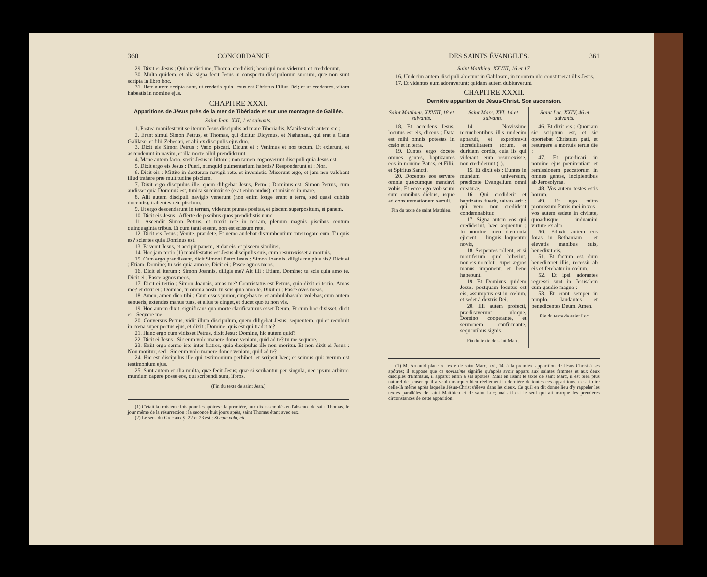360 CONCORDANCE
29. Dixit ei Jesus : Quia vidisti me, Thoma, credidisti; beati qui non viderunt, et crediderunt.
30. Multa quidem, et alia signa fecit Jesus in conspectu discipulorum suorum, quæ non sunt scripta in libro hoc.
31. Hæc autem scripta sunt, ut credatis quia Jesus est Christus Filius Dei; et ut credentes, vitam habeatis in nomine ejus.
CHAPITRE XXXI.
Apparitions de Jésus près de la mer de Tibériade et sur une montagne de Galilée.
Saint Jean. XXI, 1 et suivants.
1. Postea manifestavit se iterum Jesus discipulis ad mare Tiberiadis. Manifestavit autem sic :
2. Erant simul Simon Petrus, et Thomas, qui dicitur Didymus, et Nathanael, qui erat a Cana Galilææ, et filii Zebedæi, et alii ex discipulis ejus duo.
3. Dicit eis Simon Petrus : Vado piscari. Dicunt ei : Venimus et nos tecum. Et exierunt, et ascenderunt in navim, et illa nocte nihil prendiderunt.
4. Mane autem facto, stetit Jesus in littore : non tamen cognoverunt discipuli quia Jesus est.
5. Dixit ergo eis Jesus : Pueri, numquid pulmentarium habetis? Responderunt ei : Non.
6. Dicit eis : Mittite in dexteram navigii rete, et invenietis. Miserunt ergo, et jam non valebant illud trahere præ multitudine piscium.
7. Dixit ergo discipulus ille, quem diligebat Jesus, Petro : Dominus est. Simon Petrus, cum audisset quia Dominus est, tunica succinxit se (erat enim nudus), et misit se in mare.
8. Alii autem discipuli navigio venerunt (non enim longe erant a terra, sed quasi cubitis ducentis), trahentes rete piscium.
9. Ut ergo descenderunt in terram, viderunt prunas positas, et piscem superpositum, et panem.
10. Dicit eis Jesus : Afferte de piscibus quos prendidistis nunc.
11. Ascendit Simon Petrus, et traxit rete in terram, plenum magnis piscibus centum quinquaginta tribus. Et cum tanti essent, non est scissum rete.
12. Dicit eis Jesus : Venite, prandete. Et nemo audebat discumbentium interrogare eum, Tu quis es? scientes quia Dominus est.
13. Et venit Jesus, et accipit panem, et dat eis, et piscem similiter.
14. Hoc jam tertio (1) manifestatus est Jesus discipulis suis, cum resurrexisset a mortuis.
15. Cum ergo prandissent, dicit Simoni Petro Jesus : Simon Joannis, diligis me plus his? Dicit ei : Etiam, Domine; tu scis quia amo te. Dicit ei : Pasce agnos meos.
16. Dicit ei iterum : Simon Joannis, diligis me? Ait illi : Etiam, Domine; tu scis quia amo te. Dicit ei : Pasce agnos meos.
17. Dicit ei tertio : Simon Joannis, amas me? Contristatus est Petrus, quia dixit ei tertio, Amas me? et dixit ei : Domine, tu omnia nosti; tu scis quia amo te. Dixit ei : Pasce oves meas.
18. Amen, amen dico tibi : Cum esses junior, cingebas te, et ambulabas ubi volebas; cum autem senueris, extendes manus tuas, et alius te cinget, et ducet quo tu non vis.
19. Hoc autem dixit, significans qua morte clarificaturus esset Deum. Et cum hoc dixisset, dicit ei : Sequere me.
20. Conversus Petrus, vidit illum discipulum, quem diligebat Jesus, sequentem, qui et recubuit in cœna super pectus ejus, et dixit : Domine, quis est qui tradet te?
21. Hunc ergo cum vidisset Petrus, dixit Jesu : Domine, hic autem quid?
22. Dicit ei Jesus : Sic eum volo manere donec veniam, quid ad te? tu me sequere.
23. Exiit ergo sermo iste inter fratres, quia discipulus ille non moritur. Et non dixit ei Jesus : Non moritur; sed : Sic eum volo manere donec veniam, quid ad te?
24. Hic est discipulus ille qui testimonium perhibet, et scripsit hæc; et scimus quia verum est testimonium ejus.
25. Sunt autem et alia multa, quæ fecit Jesus; quæ si scribantur per singula, nec ipsum arbitror mundum capere posse eos, qui scribendi sunt, libros.
(Fin du texte de saint Jean.)
(1) C'était la troisième fois pour les apôtres : la première, aux dix assemblés en l'absence de saint Thomas, le jour même de la résurrection : la seconde huit jours après, saint Thomas étant avec eux.
(2) Le sens du Grec aux ŷ. 22 et 23 est : Si eum volo, etc.
DES SAINTS ÉVANGILES. 361
Saint Matthieu. XXVIII, 16 et 17.
16. Undecim autem discipuli abierunt in Galilæam, in montem ubi constituerat illis Jesus.
17. Et videntes eum adoraverunt; quidam autem dubitaverunt.
CHAPITRE XXXII.
Dernière apparition de Jésus-Christ. Son ascension.
Saint Matthieu. XXVIII, 18 et suivants.
18. Et accedens Jesus, locutus est eis, dicens : Data est mihi omnis potestas in cœlo et in terra.
19. Euntes ergo docete omnes gentes, baptizantes eos in nomine Patris, et Filii, et Spiritus Sancti.
20. Docentes eos servare omnia quæcumque mandavi vobis. Et ecce ego vobiscum sum omnibus diebus, usque ad consummationem sæculi.
Fin du texte de saint Matthieu.
Saint Marc. XVI, 14 et suivants.
14. Novissime recumbentibus illis undecim apparuit, et exprobravit incredulitatem eorum, et duritiam cordis, quia iis qui viderant eum resurrexisse, non crediderunt (1).
15. Et dixit eis : Euntes in mundum universum, prædicate Evangelium omni creaturæ.
16. Qui crediderit et baptizatus fuerit, salvus erit : qui vero non crediderit condemnabitur.
17. Signa autem eos qui crediderint, hæc sequentur : In nomine meo dæmonia ejicient : linguis loquentur novis,
18. Serpentes tollent, et si mortiferum quid biberint, non eis nocebit : super ægros manus imponent, et bene habebunt.
19. Et Dominus quidem Jesus, postquam locutus est eis, assumptus est in cœlum, et sedet à dextris Dei.
20. Illi autem profecti, prædicaverunt ubique, Domino cooperante, et sermonem confirmante, sequentibus signis.
Fin du texte de saint Marc.
Saint Luc. XXIV, 46 et suivants.
46. Et dixit eis : Quoniam sic scriptum est, et sic oportebat Christum pati, et resurgere a mortuis tertia die :
47. Et prædicari in nomine ejus pœnitentiam et remissionem peccatorum in omnes gentes, incipientibus ab Jerosolyma.
48. Vos autem testes estis horum.
49. Et ego mitto promissum Patris mei in vos : vos autem sedete in civitate, quoadusque induamini virtute ex alto.
50. Eduxit autem eos foras in Bethaniam : et elevatis manibus suis, benedixit eis.
51. Et factum est, dum benediceret illis, recessit ab eis et ferebatur in cœlum.
52. Et ipsi adorantes regressi sunt in Jerusalem cum gaudio magno :
53. Et erant semper in templo, laudantes et benedicentes Deum. Amen.
Fin du texte de saint Luc.
(1) M. Arnauld place ce texte de saint Marc, xvi, 14, à la première apparition de Jésus-Christ à ses apôtres; il suppose que ce novissime signifie qu'après avoir apparu aux saintes femmes et aux deux disciples d'Emmaüs, il apparut enfin à ses apôtres. Mais en lisant le texte de saint Marc, il est bien plus naturel de penser qu'il a voulu marquer bien réellement la dernière de toutes ces apparitions, c'est-à-dire celle-là même après laquelle Jésus-Christ s'éleva dans les cieux. Ce qu'il en dit donne lieu d'y rappeler les textes parallèles de saint Matthieu et de saint Luc; mais il est le seul qui ait marqué les premières circonstances de cette apparition.